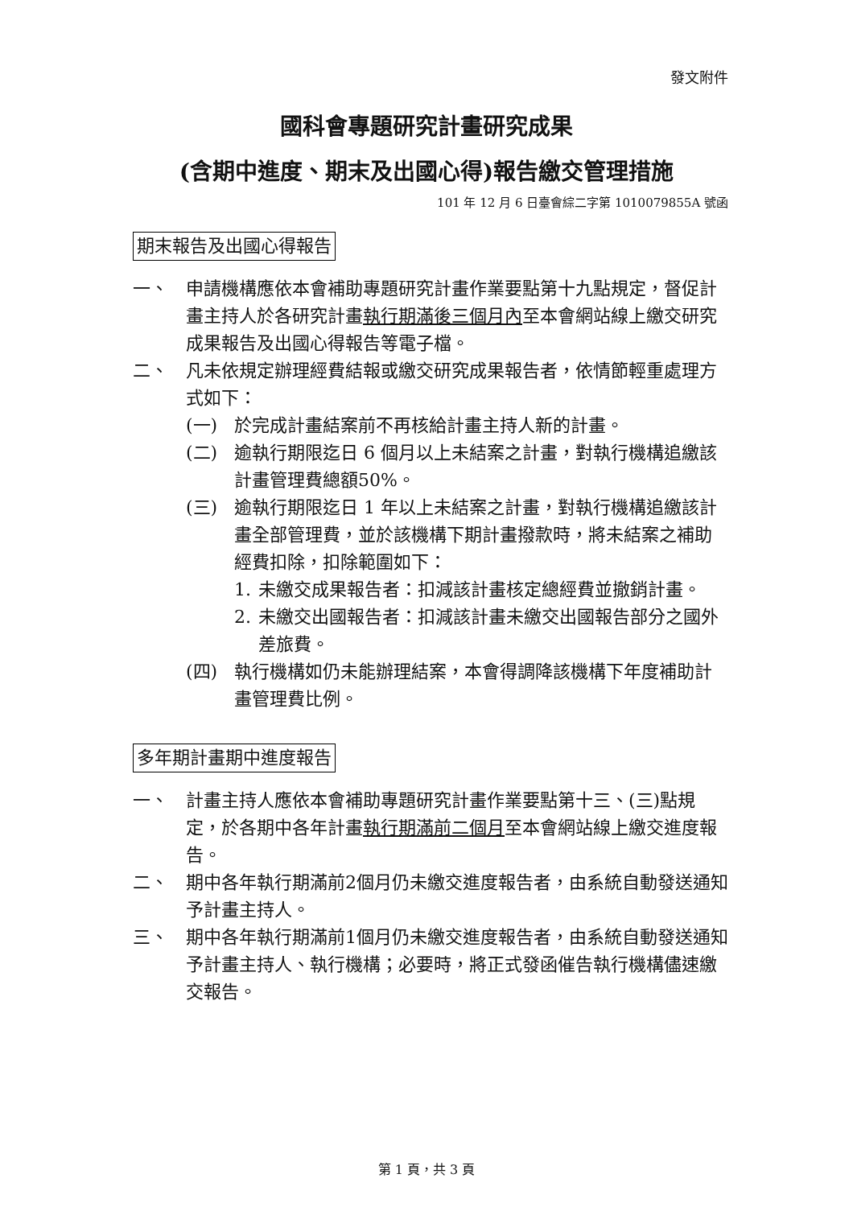發文附件
國科會專題研究計畫研究成果
(含期中進度、期末及出國心得)報告繳交管理措施
101 年 12 月 6 日臺會綜二字第 1010079855A 號函
期末報告及出國心得報告
一、 申請機構應依本會補助專題研究計畫作業要點第十九點規定，督促計畫主持人於各研究計畫執行期滿後三個月內至本會網站線上繳交研究成果報告及出國心得報告等電子檔。
二、 凡未依規定辦理經費結報或繳交研究成果報告者，依情節輕重處理方式如下：
(一) 於完成計畫結案前不再核給計畫主持人新的計畫。
(二) 逾執行期限迄日 6 個月以上未結案之計畫，對執行機構追繳該計畫管理費總額50%。
(三) 逾執行期限迄日 1 年以上未結案之計畫，對執行機構追繳該計畫全部管理費，並於該機構下期計畫撥款時，將未結案之補助經費扣除，扣除範圍如下：
1. 未繳交成果報告者：扣減該計畫核定總經費並撤銷計畫。
2. 未繳交出國報告者：扣減該計畫未繳交出國報告部分之國外差旅費。
(四) 執行機構如仍未能辦理結案，本會得調降該機構下年度補助計畫管理費比例。
多年期計畫期中進度報告
一、 計畫主持人應依本會補助專題研究計畫作業要點第十三、(三)點規定，於各期中各年計畫執行期滿前二個月至本會網站線上繳交進度報告。
二、 期中各年執行期滿前2個月仍未繳交進度報告者，由系統自動發送通知予計畫主持人。
三、 期中各年執行期滿前1個月仍未繳交進度報告者，由系統自動發送通知予計畫主持人、執行機構；必要時，將正式發函催告執行機構儘速繳交報告。
第 1 頁，共 3 頁